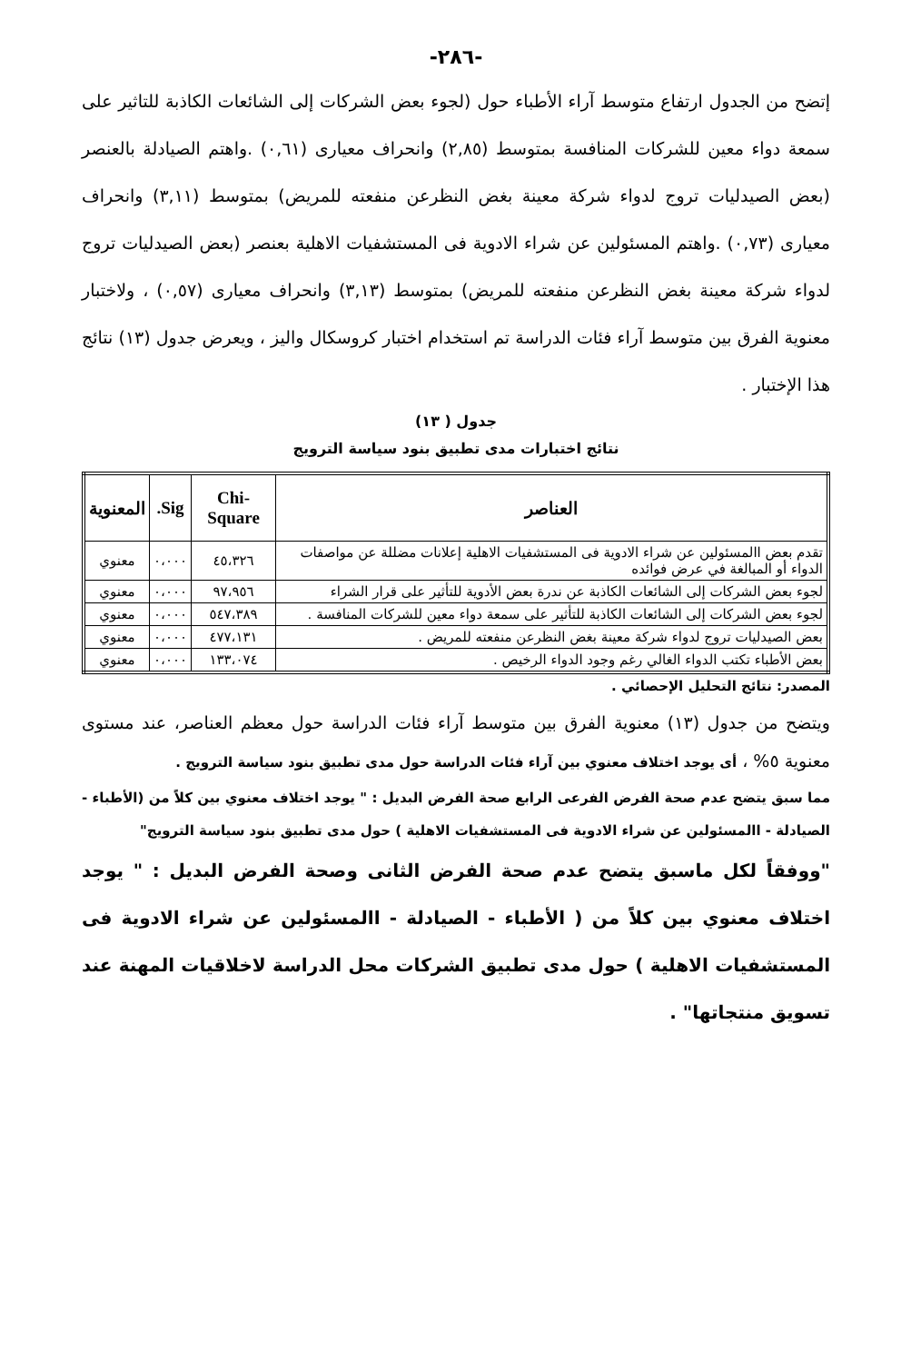-٢٨٦-
إتضح من الجدول ارتفاع متوسط آراء الأطباء حول (لجوء بعض الشركات إلى الشائعات الكاذبة للتاثير على سمعة دواء معين للشركات المنافسة بمتوسط (٢,٨٥) وانحراف معيارى (٠,٦١) .واهتم الصيادلة بالعنصر (بعض الصيدليات تروج لدواء شركة معينة بغض النظرعن منفعته للمريض) بمتوسط (٣,١١) وانحراف معيارى (٠,٧٣) .واهتم المسئولين عن شراء الادوية فى المستشفيات الاهلية بعنصر (بعض الصيدليات تروج لدواء شركة معينة بغض النظرعن منفعته للمريض) بمتوسط (٣,١٣) وانحراف معيارى (٠,٥٧) ، ولاختبار معنوية الفرق بين متوسط آراء فئات الدراسة تم استخدام اختبار كروسكال واليز ، ويعرض جدول (١٣) نتائج هذا الإختبار .
جدول ( ١٣)
نتائج اختبارات مدى تطبيق بنود سياسة الترويج
| العناصر | Chi-Square | Sig. | المعنوية |
| --- | --- | --- | --- |
| تقدم بعض االمسئولين عن شراء الادوية فى المستشفيات الاهلية إعلانات مضللة عن مواصفات الدواء أو المبالغة في عرض فوائده | ٤٥،٣٢٦ | ٠،٠٠٠ | معنوي |
| لجوء بعض الشركات إلى الشائعات الكاذبة عن ندرة بعض الأدوية للتأثير على قرار الشراء | ٩٧،٩٥٦ | ٠،٠٠٠ | معنوي |
| لجوء بعض الشركات إلى الشائعات الكاذبة للتأثير على سمعة دواء معين للشركات المنافسة . | ٥٤٧،٣٨٩ | ٠،٠٠٠ | معنوي |
| بعض الصيدليات تروج لدواء شركة معينة بغض النظرعن منفعته للمريض . | ٤٧٧،١٣١ | ٠،٠٠٠ | معنوي |
| بعض الأطباء تكتب الدواء الغالي رغم وجود الدواء الرخيص . | ١٣٣،٠٧٤ | ٠،٠٠٠ | معنوي |
المصدر: نتائج التحليل الإحصائي .
ويتضح من جدول (١٣) معنوية الفرق بين متوسط آراء فئات الدراسة حول معظم العناصر، عند مستوى معنوية ٥% ، أى يوجد اختلاف معنوي بين آراء فئات الدراسة حول مدى تطبيق بنود سياسة الترويج .
مما سبق يتضح عدم صحة الفرض الفرعى الرابع صحة الفرض البديل : " يوجد اختلاف معنوي بين كلاً من (الأطباء - الصيادلة - االمسئولين عن شراء الادوية فى المستشفيات الاهلية ) حول مدى تطبيق بنود سياسة الترويج"
"ووفقاً لكل ماسبق يتضح عدم صحة الفرض الثانى وصحة الفرض البديل : " يوجد اختلاف معنوي بين كلاً من ( الأطباء - الصيادلة - االمسئولين عن شراء الادوية فى المستشفيات الاهلية ) حول مدى تطبيق الشركات محل الدراسة لاخلاقيات المهنة عند تسويق منتجاتها" .